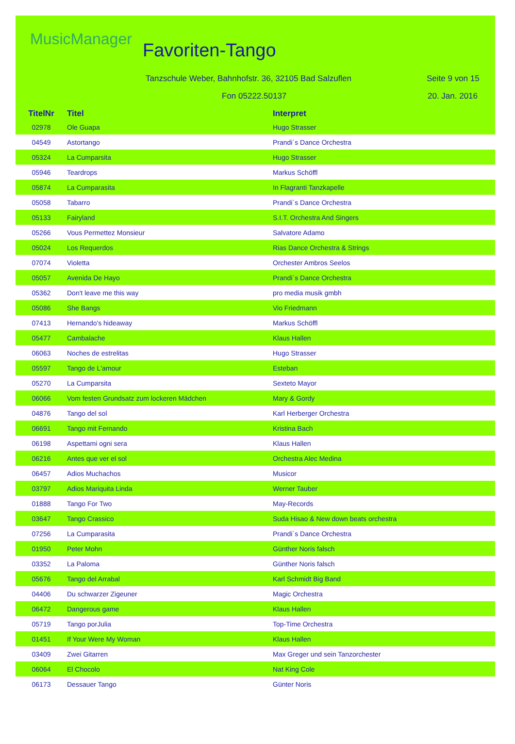MusicManager
Favoriten-Tango
Tanzschule Weber, Bahnhofstr. 36, 32105 Bad Salzuflen
Seite 9 von 15
Fon 05222.50137 20. Jan. 2016
| TitelNr | Titel | Interpret |
| --- | --- | --- |
| 02978 | Ole Guapa | Hugo Strasser |
| 04549 | Astortango | Prandi´s Dance Orchestra |
| 05324 | La Cumparsita | Hugo Strasser |
| 05946 | Teardrops | Markus Schöffl |
| 05874 | La Cumparasita | In Flagranti Tanzkapelle |
| 05058 | Tabarro | Prandi´s Dance Orchestra |
| 05133 | Fairyland | S.I.T. Orchestra And Singers |
| 05266 | Vous Permettez Monsieur | Salvatore Adamo |
| 05024 | Los Requerdos | Rias Dance Orchestra & Strings |
| 07074 | Violetta | Orchester Ambros Seelos |
| 05057 | Avenida De Hayo | Prandi´s Dance Orchestra |
| 05362 | Don't leave me this way | pro media musik gmbh |
| 05086 | She Bangs | Vio Friedmann |
| 07413 | Hernando's hideaway | Markus Schöffl |
| 05477 | Cambalache | Klaus Hallen |
| 06063 | Noches de estrelitas | Hugo Strasser |
| 05597 | Tango de L'amour | Esteban |
| 05270 | La Cumparsita | Sexteto Mayor |
| 06066 | Vom festen Grundsatz zum lockeren Mädchen | Mary & Gordy |
| 04876 | Tango del sol | Karl Herberger Orchestra |
| 06691 | Tango mit Fernando | Kristina Bach |
| 06198 | Aspettami ogni sera | Klaus Hallen |
| 06216 | Antes que ver el sol | Orchestra Alec Medina |
| 06457 | Adios Muchachos | Musicor |
| 03797 | Adios Mariquita Linda | Werner Tauber |
| 01888 | Tango For Two | May-Records |
| 03647 | Tango Crassico | Suda Hisao & New down beats orchestra |
| 07256 | La Cumparasita | Prandi´s Dance Orchestra |
| 01950 | Peter Mohn | Günther Noris falsch |
| 03352 | La Paloma | Günther Noris falsch |
| 05676 | Tango del Arrabal | Karl Schmidt Big Band |
| 04406 | Du schwarzer Zigeuner | Magic Orchestra |
| 06472 | Dangerous game | Klaus Hallen |
| 05719 | Tango porJulia | Top-Time Orchestra |
| 01451 | If Your Were My Woman | Klaus Hallen |
| 03409 | Zwei Gitarren | Max Greger und sein Tanzorchester |
| 06064 | El Chocolo | Nat King Cole |
| 06173 | Dessauer Tango | Günter Noris |